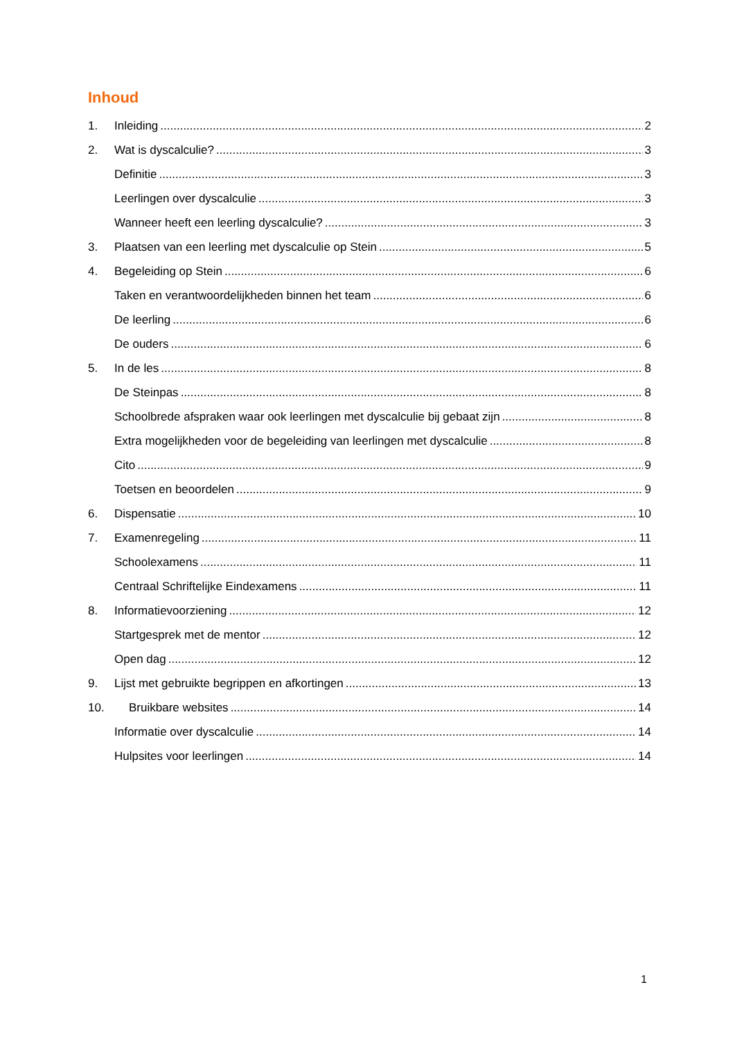Inhoud
1. Inleiding 2
2. Wat is dyscalculie? 3
Definitie 3
Leerlingen over dyscalculie 3
Wanneer heeft een leerling dyscalculie? 3
3. Plaatsen van een leerling met dyscalculie op Stein 5
4. Begeleiding op Stein 6
Taken en verantwoordelijkheden binnen het team 6
De leerling 6
De ouders 6
5. In de les 8
De Steinpas 8
Schoolbrede afspraken waar ook leerlingen met dyscalculie bij gebaat zijn 8
Extra mogelijkheden voor de begeleiding van leerlingen met dyscalculie 8
Cito 9
Toetsen en beoordelen 9
6. Dispensatie 10
7. Examenregeling 11
Schoolexamens 11
Centraal Schriftelijke Eindexamens 11
8. Informatievoorziening 12
Startgesprek met de mentor 12
Open dag 12
9. Lijst met gebruikte begrippen en afkortingen 13
10. Bruikbare websites 14
Informatie over dyscalculie 14
Hulpsites voor leerlingen 14
1